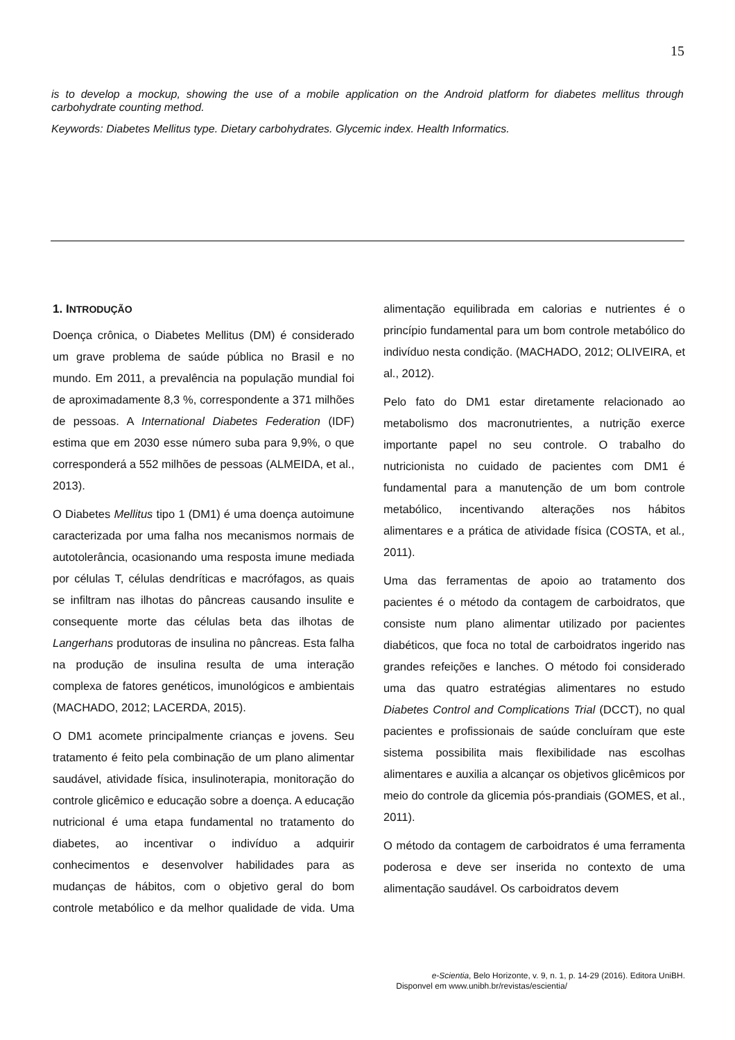15
is to develop a mockup, showing the use of a mobile application on the Android platform for diabetes mellitus through carbohydrate counting method.
Keywords: Diabetes Mellitus type. Dietary carbohydrates. Glycemic index. Health Informatics.
1. INTRODUÇÃO
Doença crônica, o Diabetes Mellitus (DM) é considerado um grave problema de saúde pública no Brasil e no mundo. Em 2011, a prevalência na população mundial foi de aproximadamente 8,3 %, correspondente a 371 milhões de pessoas. A International Diabetes Federation (IDF) estima que em 2030 esse número suba para 9,9%, o que corresponderá a 552 milhões de pessoas (ALMEIDA, et al., 2013).
O Diabetes Mellitus tipo 1 (DM1) é uma doença autoimune caracterizada por uma falha nos mecanismos normais de autotolerância, ocasionando uma resposta imune mediada por células T, células dendríticas e macrófagos, as quais se infiltram nas ilhotas do pâncreas causando insulite e consequente morte das células beta das ilhotas de Langerhans produtoras de insulina no pâncreas. Esta falha na produção de insulina resulta de uma interação complexa de fatores genéticos, imunológicos e ambientais (MACHADO, 2012; LACERDA, 2015).
O DM1 acomete principalmente crianças e jovens. Seu tratamento é feito pela combinação de um plano alimentar saudável, atividade física, insulinoterapia, monitoração do controle glicêmico e educação sobre a doença. A educação nutricional é uma etapa fundamental no tratamento do diabetes, ao incentivar o indivíduo a adquirir conhecimentos e desenvolver habilidades para as mudanças de hábitos, com o objetivo geral do bom controle metabólico e da melhor qualidade de vida. Uma alimentação equilibrada em calorias e nutrientes é o princípio fundamental para um bom controle metabólico do indivíduo nesta condição. (MACHADO, 2012; OLIVEIRA, et al., 2012).
Pelo fato do DM1 estar diretamente relacionado ao metabolismo dos macronutrientes, a nutrição exerce importante papel no seu controle. O trabalho do nutricionista no cuidado de pacientes com DM1 é fundamental para a manutenção de um bom controle metabólico, incentivando alterações nos hábitos alimentares e a prática de atividade física (COSTA, et al., 2011).
Uma das ferramentas de apoio ao tratamento dos pacientes é o método da contagem de carboidratos, que consiste num plano alimentar utilizado por pacientes diabéticos, que foca no total de carboidratos ingerido nas grandes refeições e lanches. O método foi considerado uma das quatro estratégias alimentares no estudo Diabetes Control and Complications Trial (DCCT), no qual pacientes e profissionais de saúde concluíram que este sistema possibilita mais flexibilidade nas escolhas alimentares e auxilia a alcançar os objetivos glicêmicos por meio do controle da glicemia pós-prandiais (GOMES, et al., 2011).
O método da contagem de carboidratos é uma ferramenta poderosa e deve ser inserida no contexto de uma alimentação saudável. Os carboidratos devem
e-Scientia, Belo Horizonte, v. 9, n. 1, p. 14-29 (2016). Editora UniBH.
Disponvel em www.unibh.br/revistas/escientia/